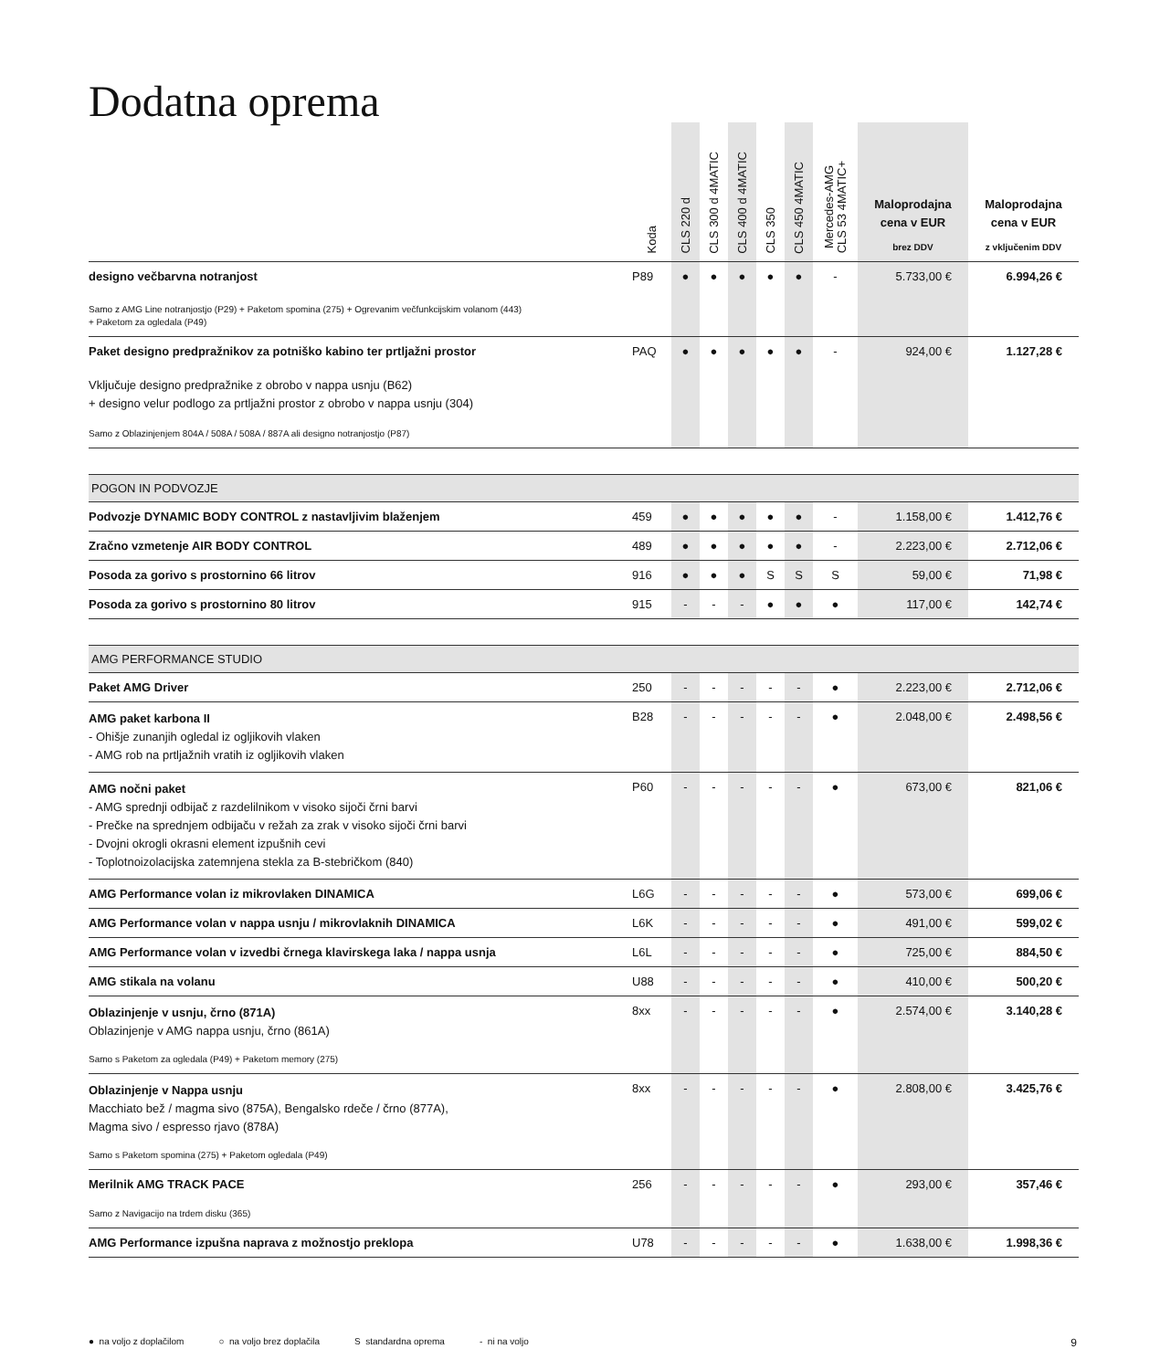Dodatna oprema
| | Koda | CLS 220 d | CLS 300 d 4MATIC | CLS 400 d 4MATIC | CLS 350 | CLS 450 4MATIC | Mercedes-AMG CLS 53 4MATIC+ | Maloprodajna cena v EUR brez DDV | Maloprodajna cena v EUR z vključenim DDV |
| --- | --- | --- | --- | --- | --- | --- | --- | --- | --- |
| designo večbarvna notranjost Samo z AMG Line notranjostjo (P29) + Paketom spomina (275) + Ogrevanim večfunkcijskim volanom (443) + Paketom za ogledala (P49) | P89 | ● | ● | ● | ● | ● | - | 5.733,00 € | 6.994,26 € |
| Paket designo predpražnikov za potniško kabino ter prtljažni prostor Vključuje designo predpražnike z obrobo v nappa usnju (B62) + designo velur podlogo za prtljažni prostor z obrobo v nappa usnju (304) Samo z Oblazinjenjem 804A / 508A / 508A / 887A ali designo notranjostjo (P87) | PAQ | ● | ● | ● | ● | ● | - | 924,00 € | 1.127,28 € |
| POGON IN PODVOZJE | | | | | | | | | |
| Podvozje DYNAMIC BODY CONTROL z nastavljivim blaženjem | 459 | ● | ● | ● | ● | ● | - | 1.158,00 € | 1.412,76 € |
| Zračno vzmetenje AIR BODY CONTROL | 489 | ● | ● | ● | ● | ● | - | 2.223,00 € | 2.712,06 € |
| Posoda za gorivo s prostornino 66 litrov | 916 | ● | ● | ● | S | S | S | 59,00 € | 71,98 € |
| Posoda za gorivo s prostornino 80 litrov | 915 | - | - | - | ● | ● | ● | 117,00 € | 142,74 € |
| AMG PERFORMANCE STUDIO | | | | | | | | | |
| Paket AMG Driver | 250 | - | - | - | - | - | ● | 2.223,00 € | 2.712,06 € |
| AMG paket karbona II - Ohišje zunanjih ogledal iz ogljikovih vlaken - AMG rob na prtljažnih vratih iz ogljikovih vlaken | B28 | - | - | - | - | - | ● | 2.048,00 € | 2.498,56 € |
| AMG nočni paket - AMG sprednji odbijač z razdelilnikom v visoko sijoči črni barvi - Prečke na sprednjem odbijaču v režah za zrak v visoko sijoči črni barvi - Dvojni okrogli okrasni element izpušnih cevi - Toplotnoizolacijska zatemnjena stekla za B-stebričkom (840) | P60 | - | - | - | - | - | ● | 673,00 € | 821,06 € |
| AMG Performance volan iz mikrovlaken DINAMICA | L6G | - | - | - | - | - | ● | 573,00 € | 699,06 € |
| AMG Performance volan v nappa usnju / mikrovlaknih DINAMICA | L6K | - | - | - | - | - | ● | 491,00 € | 599,02 € |
| AMG Performance volan v izvedbi črnega klavirskega laka / nappa usnja | L6L | - | - | - | - | - | ● | 725,00 € | 884,50 € |
| AMG stikala na volanu | U88 | - | - | - | - | - | ● | 410,00 € | 500,20 € |
| Oblazinjenje v usnju, črno (871A) Oblazinjenje v AMG nappa usnju, črno (861A) Samo s Paketom za ogledala (P49) + Paketom memory (275) | 8xx | - | - | - | - | - | ● | 2.574,00 € | 3.140,28 € |
| Oblazinjenje v Nappa usnju Macchiato bež / magma sivo (875A), Bengalsko rdeče / črno (877A), Magma sivo / espresso rjavo (878A) Samo s Paketom spomina (275) + Paketom ogledala (P49) | 8xx | - | - | - | - | - | ● | 2.808,00 € | 3.425,76 € |
| Merilnik AMG TRACK PACE Samo z Navigacijo na trdem disku (365) | 256 | - | - | - | - | - | ● | 293,00 € | 357,46 € |
| AMG Performance izpušna naprava z možnostjo preklopa | U78 | - | - | - | - | - | ● | 1.638,00 € | 1.998,36 € |
● na voljo z doplačilom ○ na voljo brez doplačila S standardna oprema - ni na voljo 9